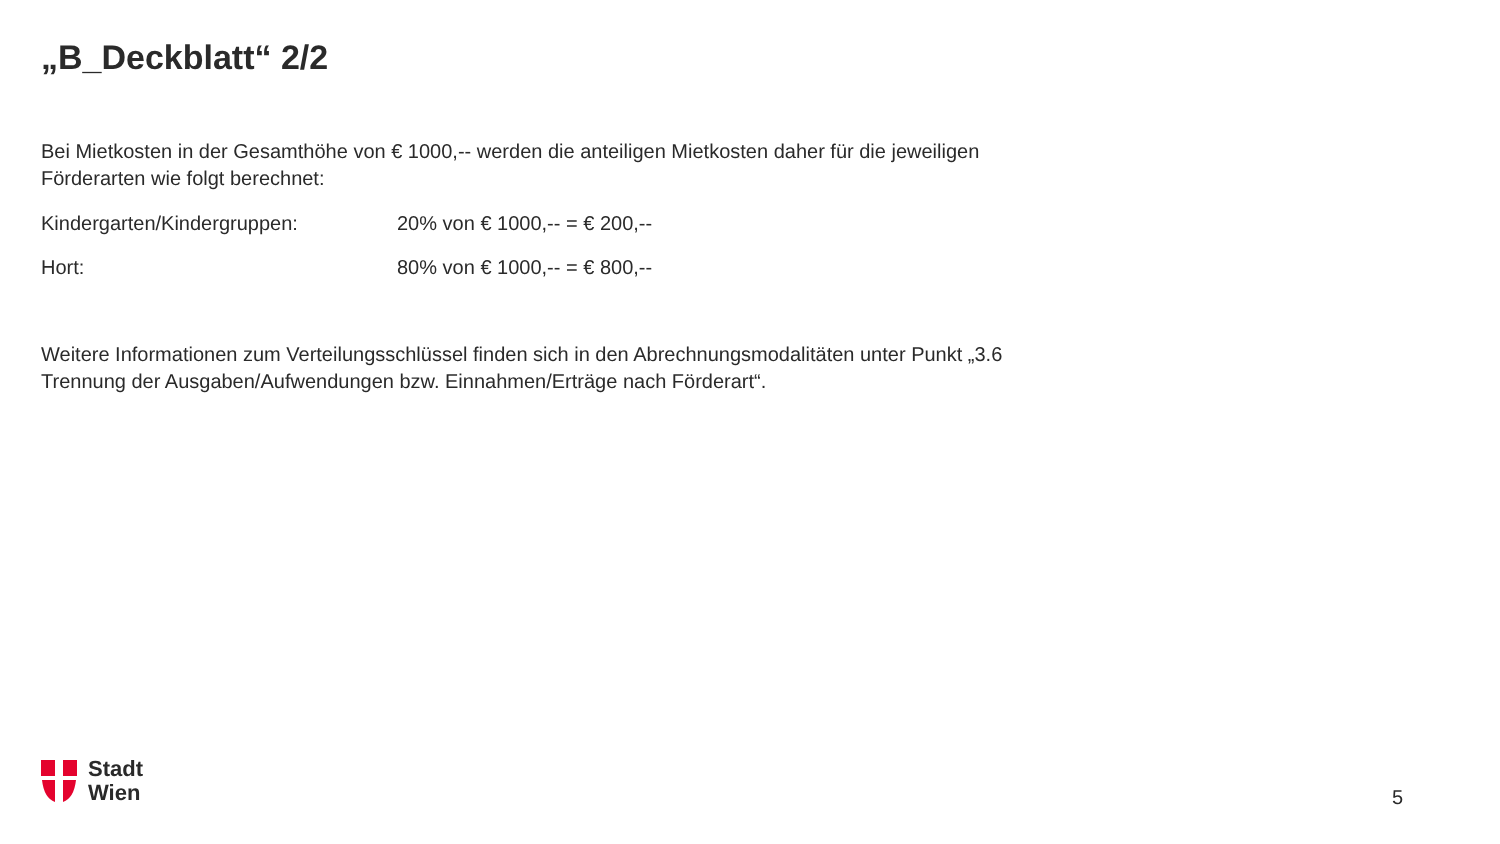„B_Deckblatt“ 2/2
Bei Mietkosten in der Gesamthöhe von € 1000,-- werden die anteiligen Mietkosten daher für die jeweiligen Förderarten wie folgt berechnet:
Kindergarten/Kindergruppen: 20% von € 1000,-- = € 200,--
Hort: 80% von € 1000,-- = € 800,--
Weitere Informationen zum Verteilungsschlüssel finden sich in den Abrechnungsmodalitäten unter Punkt „3.6 Trennung der Ausgaben/Aufwendungen bzw. Einnahmen/Erträge nach Förderart“.
Stadt
Wien
5